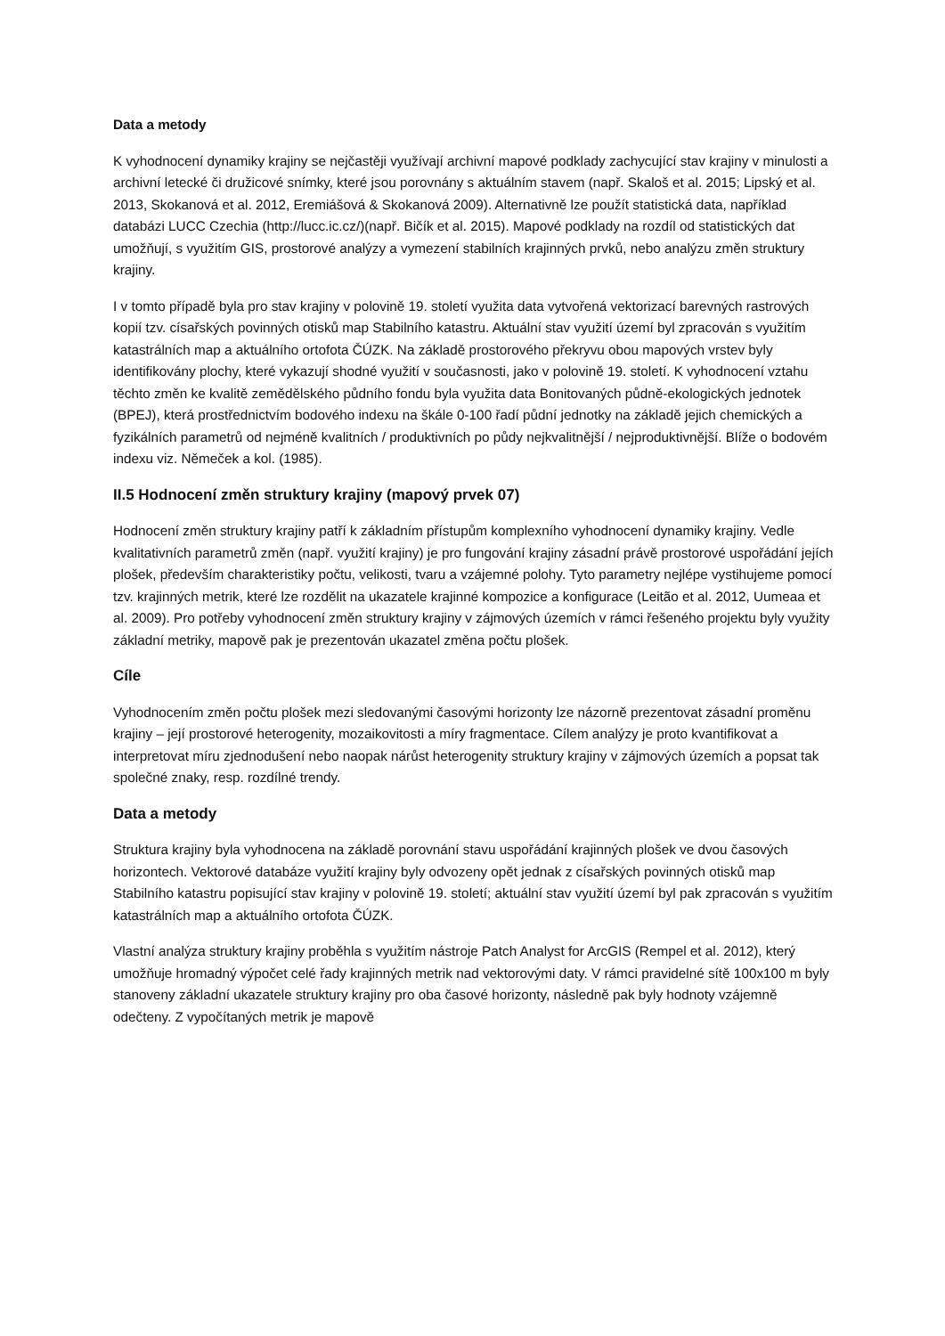Data a metody
K vyhodnocení dynamiky krajiny se nejčastěji využívají archivní mapové podklady zachycující stav krajiny v minulosti a archivní letecké či družicové snímky, které jsou porovnány s aktuálním stavem (např. Skaloš et al. 2015; Lipský et al. 2013, Skokanová et al. 2012, Eremiášová & Skokanová 2009). Alternativně lze použít statistická data, například databázi LUCC Czechia (http://lucc.ic.cz/)(např. Bičík et al. 2015). Mapové podklady na rozdíl od statistických dat umožňují, s využitím GIS, prostorové analýzy a vymezení stabilních krajinných prvků, nebo analýzu změn struktury krajiny.
I v tomto případě byla pro stav krajiny v polovině 19. století využita data vytvořená vektorizací barevných rastrových kopií tzv. císařských povinných otisků map Stabilního katastru. Aktuální stav využití území byl zpracován s využitím katastrálních map a aktuálního ortofota ČÚZK. Na základě prostorového překryvu obou mapových vrstev byly identifikovány plochy, které vykazují shodné využití v současnosti, jako v polovině 19. století. K vyhodnocení vztahu těchto změn ke kvalitě zemědělského půdního fondu byla využita data Bonitovaných půdně-ekologických jednotek (BPEJ), která prostřednictvím bodového indexu na škále 0-100 řadí půdní jednotky na základě jejich chemických a fyzikálních parametrů od nejméně kvalitních / produktivních po půdy nejkvalitnější / nejproduktivnější. Blíže o bodovém indexu viz. Němeček a kol. (1985).
II.5 Hodnocení změn struktury krajiny (mapový prvek 07)
Hodnocení změn struktury krajiny patří k základním přístupům komplexního vyhodnocení dynamiky krajiny. Vedle kvalitativních parametrů změn (např. využití krajiny) je pro fungování krajiny zásadní právě prostorové uspořádání jejích plošek, především charakteristiky počtu, velikosti, tvaru a vzájemné polohy. Tyto parametry nejlépe vystihujeme pomocí tzv. krajinných metrik, které lze rozdělit na ukazatele krajinné kompozice a konfigurace (Leitão et al. 2012, Uumeaa et al. 2009). Pro potřeby vyhodnocení změn struktury krajiny v zájmových územích v rámci řešeného projektu byly využity základní metriky, mapově pak je prezentován ukazatel změna počtu plošek.
Cíle
Vyhodnocením změn počtu plošek mezi sledovanými časovými horizonty lze názorně prezentovat zásadní proměnu krajiny – její prostorové heterogenity, mozaikovitosti a míry fragmentace. Cílem analýzy je proto kvantifikovat a interpretovat míru zjednodušení nebo naopak nárůst heterogenity struktury krajiny v zájmových územích a popsat tak společné znaky, resp. rozdílné trendy.
Data a metody
Struktura krajiny byla vyhodnocena na základě porovnání stavu uspořádání krajinných plošek ve dvou časových horizontech. Vektorové databáze využití krajiny byly odvozeny opět jednak z císařských povinných otisků map Stabilního katastru popisující stav krajiny v polovině 19. století; aktuální stav využití území byl pak zpracován s využitím katastrálních map a aktuálního ortofota ČÚZK.
Vlastní analýza struktury krajiny proběhla s využitím nástroje Patch Analyst for ArcGIS (Rempel et al. 2012), který umožňuje hromadný výpočet celé řady krajinných metrik nad vektorovými daty. V rámci pravidelné sítě 100x100 m byly stanoveny základní ukazatele struktury krajiny pro oba časové horizonty, následně pak byly hodnoty vzájemně odečteny. Z vypočítaných metrik je mapově